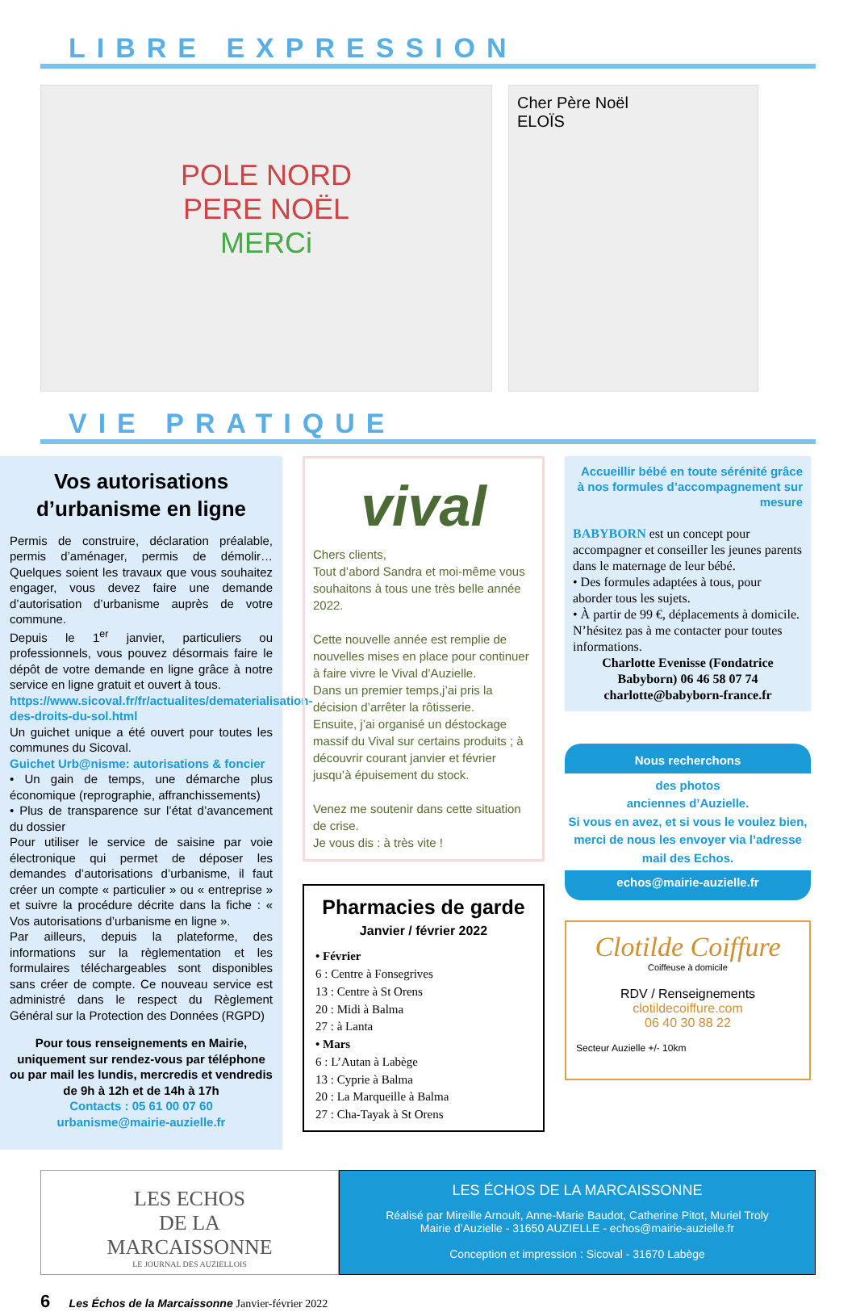LIBRE EXPRESSION
POLE NORD
PERE NOËL
MERCi
Cher Père Noël
ELOÏS
VIE PRATIQUE
Vos autorisations d’urbanisme en ligne
Permis de construire, déclaration préalable, permis d’aménager, permis de démolir… Quelques soient les travaux que vous souhaitez engager, vous devez faire une demande d’autorisation d’urbanisme auprès de votre commune.
Depuis le 1<sup>er</sup> janvier, particuliers ou professionnels, vous pouvez désormais faire le dépôt de votre demande en ligne grâce à notre service en ligne gratuit et ouvert à tous.
https://www.sicoval.fr/fr/actualites/dematerialisation-des-droits-du-sol.html
Un guichet unique a été ouvert pour toutes les communes du Sicoval.
Guichet Urb@nisme: autorisations & foncier
• Un gain de temps, une démarche plus économique (reprographie, affranchissements)
• Plus de transparence sur l’état d’avancement du dossier
Pour utiliser le service de saisine par voie électronique qui permet de déposer les demandes d’autorisations d’urbanisme, il faut créer un compte « particulier » ou « entreprise » et suivre la procédure décrite dans la fiche : « Vos autorisations d’urbanisme en ligne ».
Par ailleurs, depuis la plateforme, des informations sur la règlementation et les formulaires téléchargeables sont disponibles sans créer de compte. Ce nouveau service est administré dans le respect du Règlement Général sur la Protection des Données (RGPD)
Pour tous renseignements en Mairie, uniquement sur rendez-vous par téléphone ou par mail les lundis, mercredis et vendredis de 9h à 12h et de 14h à 17h
Contacts : 05 61 00 07 60
urbanisme@mairie-auzielle.fr
vival
Chers clients,
Tout d’abord Sandra et moi-même vous souhaitons à tous une très belle année 2022.
Cette nouvelle année est remplie de nouvelles mises en place pour continuer à faire vivre le Vival d’Auzielle.
Dans un premier temps,j’ai pris la décision d’arrêter la rôtisserie.
Ensuite, j’ai organisé un déstockage massif du Vival sur certains produits ; à découvrir courant janvier et février jusqu’à épuisement du stock.
Venez me soutenir dans cette situation de crise.
Je vous dis : à très vite !
Pharmacies de garde
Janvier / février 2022
• Février
6 : Centre à Fonsegrives
13 : Centre à St Orens
20 : Midi à Balma
27 : à Lanta
• Mars
6 : L’Autan à Labège
13 : Cyprie à Balma
20 : La Marqueille à Balma
27 : Cha-Tayak à St Orens
Accueillir bébé en toute sérénité grâce à nos formules d’accompagnement sur mesure
BABYBORN est un concept pour accompagner et conseiller les jeunes parents dans le maternage de leur bébé.
• Des formules adaptées à tous, pour aborder tous les sujets.
• À partir de 99 €, déplacements à domicile.
N’hésitez pas à me contacter pour toutes informations.
Charlotte Evenisse (Fondatrice Babyborn) 06 46 58 07 74
charlotte@babyborn-france.fr
Nous recherchons
des photos
anciennes d’Auzielle.
Si vous en avez, et si vous le voulez bien, merci de nous les envoyer via l’adresse mail des Echos.
echos@mairie-auzielle.fr
Clotilde Coiffure
Coiffeuse à domicile
RDV / Renseignements
clotildecoiffure.com
06 40 30 88 22
Secteur Auzielle +/- 10km
LES ECHOS
DE LA
MARCAISSONNE
LE JOURNAL DES AUZIELLOIS
LES ÉCHOS DE LA MARCAISSONNE
Réalisé par Mireille Arnoult, Anne-Marie Baudot, Catherine Pitot, Muriel Troly
Mairie d’Auzielle - 31650 AUZIELLE - echos@mairie-auzielle.fr
Conception et impression : Sicoval - 31670 Labège
6 Les Échos de la Marcaissonne Janvier-février 2022